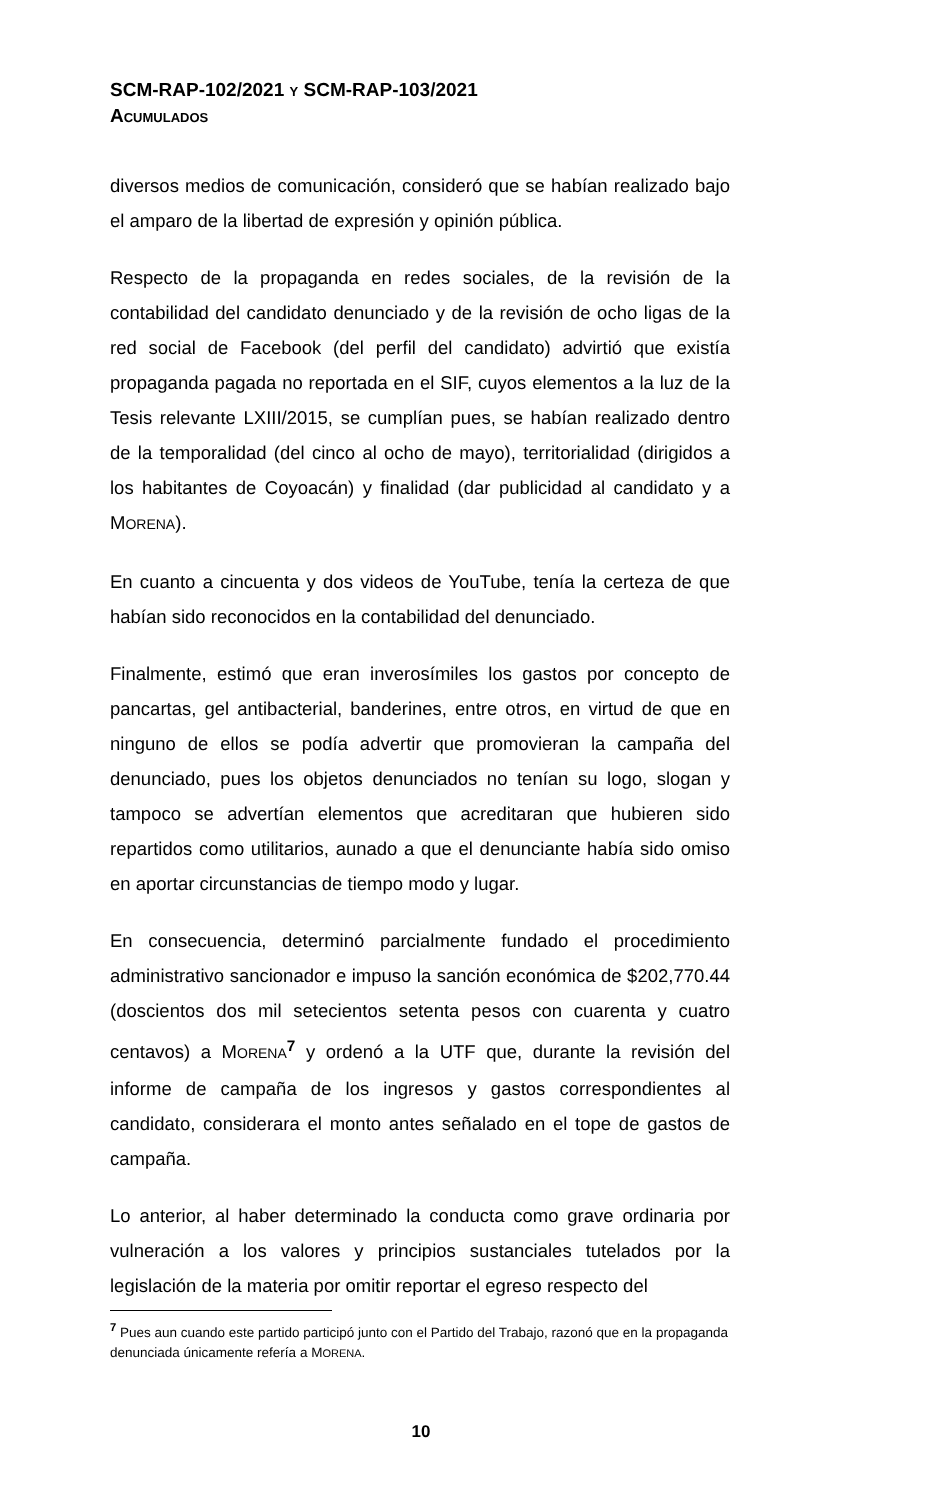SCM-RAP-102/2021 Y SCM-RAP-103/2021
ACUMULADOS
diversos medios de comunicación, consideró que se habían realizado bajo el amparo de la libertad de expresión y opinión pública.
Respecto de la propaganda en redes sociales, de la revisión de la contabilidad del candidato denunciado y de la revisión de ocho ligas de la red social de Facebook (del perfil del candidato) advirtió que existía propaganda pagada no reportada en el SIF, cuyos elementos a la luz de la Tesis relevante LXIII/2015, se cumplían pues, se habían realizado dentro de la temporalidad (del cinco al ocho de mayo), territorialidad (dirigidos a los habitantes de Coyoacán) y finalidad (dar publicidad al candidato y a MORENA).
En cuanto a cincuenta y dos videos de YouTube, tenía la certeza de que habían sido reconocidos en la contabilidad del denunciado.
Finalmente, estimó que eran inverosímiles los gastos por concepto de pancartas, gel antibacterial, banderines, entre otros, en virtud de que en ninguno de ellos se podía advertir que promovieran la campaña del denunciado, pues los objetos denunciados no tenían su logo, slogan y tampoco se advertían elementos que acreditaran que hubieren sido repartidos como utilitarios, aunado a que el denunciante había sido omiso en aportar circunstancias de tiempo modo y lugar.
En consecuencia, determinó parcialmente fundado el procedimiento administrativo sancionador e impuso la sanción económica de $202,770.44 (doscientos dos mil setecientos setenta pesos con cuarenta y cuatro centavos) a MORENA<sup>7</sup> y ordenó a la UTF que, durante la revisión del informe de campaña de los ingresos y gastos correspondientes al candidato, considerara el monto antes señalado en el tope de gastos de campaña.
Lo anterior, al haber determinado la conducta como grave ordinaria por vulneración a los valores y principios sustanciales tutelados por la legislación de la materia por omitir reportar el egreso respecto del
<sup>7</sup> Pues aun cuando este partido participó junto con el Partido del Trabajo, razonó que en la propaganda denunciada únicamente refería a MORENA.
10